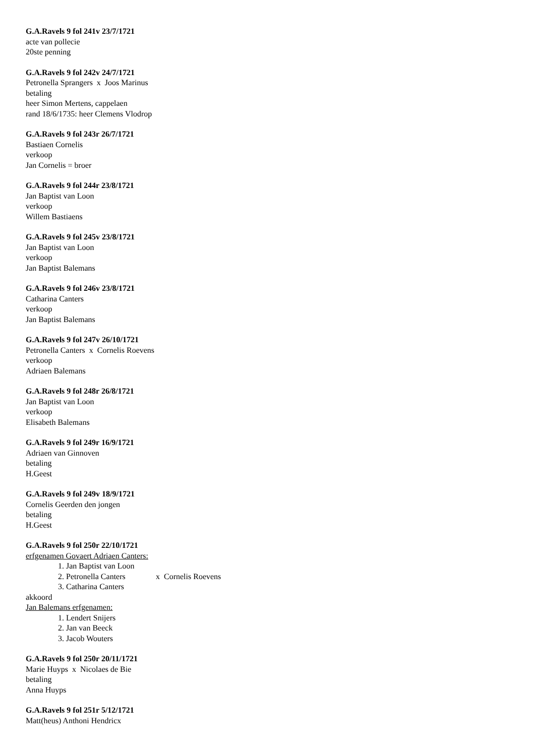G.A.Ravels 9 fol 241v 23/7/1721
acte van pollecie
20ste penning
G.A.Ravels 9 fol 242v 24/7/1721
Petronella Sprangers x Joos Marinus
betaling
heer Simon Mertens, cappelaen
rand 18/6/1735: heer Clemens Vlodrop
G.A.Ravels 9 fol 243r 26/7/1721
Bastiaen Cornelis
verkoop
Jan Cornelis = broer
G.A.Ravels 9 fol 244r 23/8/1721
Jan Baptist van Loon
verkoop
Willem Bastiaens
G.A.Ravels 9 fol 245v 23/8/1721
Jan Baptist van Loon
verkoop
Jan Baptist Balemans
G.A.Ravels 9 fol 246v 23/8/1721
Catharina Canters
verkoop
Jan Baptist Balemans
G.A.Ravels 9 fol 247v 26/10/1721
Petronella Canters x Cornelis Roevens
verkoop
Adriaen Balemans
G.A.Ravels 9 fol 248r 26/8/1721
Jan Baptist van Loon
verkoop
Elisabeth Balemans
G.A.Ravels 9 fol 249r 16/9/1721
Adriaen van Ginnoven
betaling
H.Geest
G.A.Ravels 9 fol 249v 18/9/1721
Cornelis Geerden den jongen
betaling
H.Geest
G.A.Ravels 9 fol 250r 22/10/1721
erfgenamen Govaert Adriaen Canters:
1. Jan Baptist van Loon
2. Petronella Canters x Cornelis Roevens
3. Catharina Canters
akkoord
Jan Balemans erfgenamen:
1. Lendert Snijers
2. Jan van Beeck
3. Jacob Wouters
G.A.Ravels 9 fol 250r 20/11/1721
Marie Huyps x Nicolaes de Bie
betaling
Anna Huyps
G.A.Ravels 9 fol 251r 5/12/1721
Matt(heus) Anthoni Hendricx